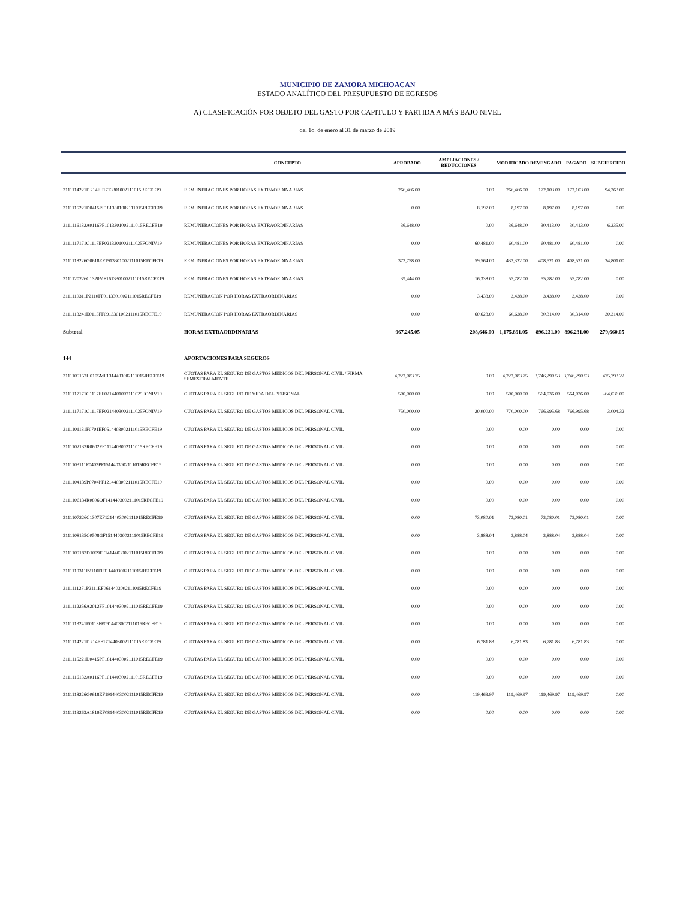MUNICIPIO DE ZAMORA MICHOACAN
ESTADO ANALÍTICO DEL PRESUPUESTO DE EGRESOS
A) CLASIFICACIÓN POR OBJETO DEL GASTO POR CAPITULO Y PARTIDA A MÁS BAJO NIVEL
del 1o. de enero al 31 de marzo de 2019
| | CONCEPTO | APROBADO | AMPLIACIONES / REDUCCIONES | MODIFICADO | DEVENGADO | PAGADO | SUBEJERCIDO |
| --- | --- | --- | --- | --- | --- | --- | --- |
| 3111114221I1214EF1713301002111015RECFE19 | REMUNERACIONES POR HORAS EXTRAORDINARIAS | 266,466.00 | 0.00 | 266,466.00 | 172,103.00 | 172,103.00 | 94,363.00 |
| 3111115221D0415PF1813301002111015RECFE19 | REMUNERACIONES POR HORAS EXTRAORDINARIAS | 0.00 | 8,197.00 | 8,197.00 | 8,197.00 | 8,197.00 | 0.00 |
| 3111116132A0116PF1013301002111015RECFE19 | REMUNERACIONES POR HORAS EXTRAORDINARIAS | 36,648.00 | 0.00 | 36,648.00 | 30,413.00 | 30,413.00 | 6,235.00 |
| 3111117171C1117EF0213301002111025FONIV19 | REMUNERACIONES POR HORAS EXTRAORDINARIAS | 0.00 | 60,481.00 | 60,481.00 | 60,481.00 | 60,481.00 | 0.00 |
| 3111118226G0618EF1913301002111015RECFE19 | REMUNERACIONES POR HORAS EXTRAORDINARIAS | 373,758.00 | 59,564.00 | 433,322.00 | 408,521.00 | 408,521.00 | 24,801.00 |
| 3111120226C1320MF1613301002111015RECFE19 | REMUNERACIONES POR HORAS EXTRAORDINARIAS | 39,444.00 | 16,338.00 | 55,782.00 | 55,782.00 | 55,782.00 | 0.00 |
| 3111110311P2110FF0113301002111015RECFE19 | REMUNERACION POR HORAS EXTRAORDINARIAS | 0.00 | 3,438.00 | 3,438.00 | 3,438.00 | 3,438.00 | 0.00 |
| 3111113241E0113FF0913301002111015RECFE19 | REMUNERACION POR HORAS EXTRAORDINARIAS | 0.00 | 60,628.00 | 60,628.00 | 30,314.00 | 30,314.00 | 30,314.00 |
| Subtotal | HORAS EXTRAORDINARIAS | 967,245.05 | 208,646.00 | 1,175,891.05 | 896,231.00 | 896,231.00 | 279,660.05 |
| 144 | APORTACIONES PARA SEGUROS | | | | | | |
| 3111105152H0105MF1314403002111015RECFE19 | CUOTAS PARA EL SEGURO DE GASTOS MEDICOS DEL PERSONAL CIVIL / FIRMA SEMESTRALMENTE | 4,222,083.75 | 0.00 | 4,222,083.75 | 3,746,290.53 | 3,746,290.53 | 475,793.22 |
| 3111117171C1117EF0214401002111025FONIV19 | CUOTAS PARA EL SEGURO DE VIDA DEL PERSONAL | 500,000.00 | 0.00 | 500,000.00 | 564,036.00 | 564,036.00 | -64,036.00 |
| 3111117171C1117EF0214403002111025FONIV19 | CUOTAS PARA EL SEGURO DE GASTOS MEDICOS DEL PERSONAL CIVIL | 750,000.00 | 20,000.00 | 770,000.00 | 766,995.68 | 766,995.68 | 3,004.32 |
| 3111101131F0701EF0514403002111015RECFE19 | CUOTAS PARA EL SEGURO DE GASTOS MEDICOS DEL PERSONAL CIVIL | 0.00 | 0.00 | 0.00 | 0.00 | 0.00 | 0.00 |
| 3111102133R0602PF1114403002111015RECFE19 | CUOTAS PARA EL SEGURO DE GASTOS MEDICOS DEL PERSONAL CIVIL | 0.00 | 0.00 | 0.00 | 0.00 | 0.00 | 0.00 |
| 3111103111F0403PF1514403002111015RECFE19 | CUOTAS PARA EL SEGURO DE GASTOS MEDICOS DEL PERSONAL CIVIL | 0.00 | 0.00 | 0.00 | 0.00 | 0.00 | 0.00 |
| 3111104139P0704PF1214403002111015RECFE19 | CUOTAS PARA EL SEGURO DE GASTOS MEDICOS DEL PERSONAL CIVIL | 0.00 | 0.00 | 0.00 | 0.00 | 0.00 | 0.00 |
| 3111106134R0806OF1414403002111015RECFE19 | CUOTAS PARA EL SEGURO DE GASTOS MEDICOS DEL PERSONAL CIVIL | 0.00 | 0.00 | 0.00 | 0.00 | 0.00 | 0.00 |
| 3111107226C1307EF1214403002111015RECFE19 | CUOTAS PARA EL SEGURO DE GASTOS MEDICOS DEL PERSONAL CIVIL | 0.00 | 73,080.01 | 73,080.01 | 73,080.01 | 73,080.01 | 0.00 |
| 3111108135C0508GF1514403002111015RECFE19 | CUOTAS PARA EL SEGURO DE GASTOS MEDICOS DEL PERSONAL CIVIL | 0.00 | 3,888.04 | 3,888.04 | 3,888.04 | 3,888.04 | 0.00 |
| 3111109183D1009FF1414403002111015RECFE19 | CUOTAS PARA EL SEGURO DE GASTOS MEDICOS DEL PERSONAL CIVIL | 0.00 | 0.00 | 0.00 | 0.00 | 0.00 | 0.00 |
| 3111110311P2110FF0114403002111015RECFE19 | CUOTAS PARA EL SEGURO DE GASTOS MEDICOS DEL PERSONAL CIVIL | 0.00 | 0.00 | 0.00 | 0.00 | 0.00 | 0.00 |
| 3111111271P2111EF0614403002111015RECFE19 | CUOTAS PARA EL SEGURO DE GASTOS MEDICOS DEL PERSONAL CIVIL | 0.00 | 0.00 | 0.00 | 0.00 | 0.00 | 0.00 |
| 3111112256A2012FF1014403002111015RECFE19 | CUOTAS PARA EL SEGURO DE GASTOS MEDICOS DEL PERSONAL CIVIL | 0.00 | 0.00 | 0.00 | 0.00 | 0.00 | 0.00 |
| 3111113241E0113FF0914403002111015RECFE19 | CUOTAS PARA EL SEGURO DE GASTOS MEDICOS DEL PERSONAL CIVIL | 0.00 | 0.00 | 0.00 | 0.00 | 0.00 | 0.00 |
| 3111114221I1214EF1714403002111015RECFE19 | CUOTAS PARA EL SEGURO DE GASTOS MEDICOS DEL PERSONAL CIVIL | 0.00 | 6,781.83 | 6,781.83 | 6,781.83 | 6,781.83 | 0.00 |
| 3111115221D0415PF1814403002111015RECFE19 | CUOTAS PARA EL SEGURO DE GASTOS MEDICOS DEL PERSONAL CIVIL | 0.00 | 0.00 | 0.00 | 0.00 | 0.00 | 0.00 |
| 3111116132A0116PF1014403002111015RECFE19 | CUOTAS PARA EL SEGURO DE GASTOS MEDICOS DEL PERSONAL CIVIL | 0.00 | 0.00 | 0.00 | 0.00 | 0.00 | 0.00 |
| 3111118226G0618EF1914403002111015RECFE19 | CUOTAS PARA EL SEGURO DE GASTOS MEDICOS DEL PERSONAL CIVIL | 0.00 | 119,469.97 | 119,469.97 | 119,469.97 | 119,469.97 | 0.00 |
| 3111119263A1819EF0814403002111015RECFE19 | CUOTAS PARA EL SEGURO DE GASTOS MEDICOS DEL PERSONAL CIVIL | 0.00 | 0.00 | 0.00 | 0.00 | 0.00 | 0.00 |